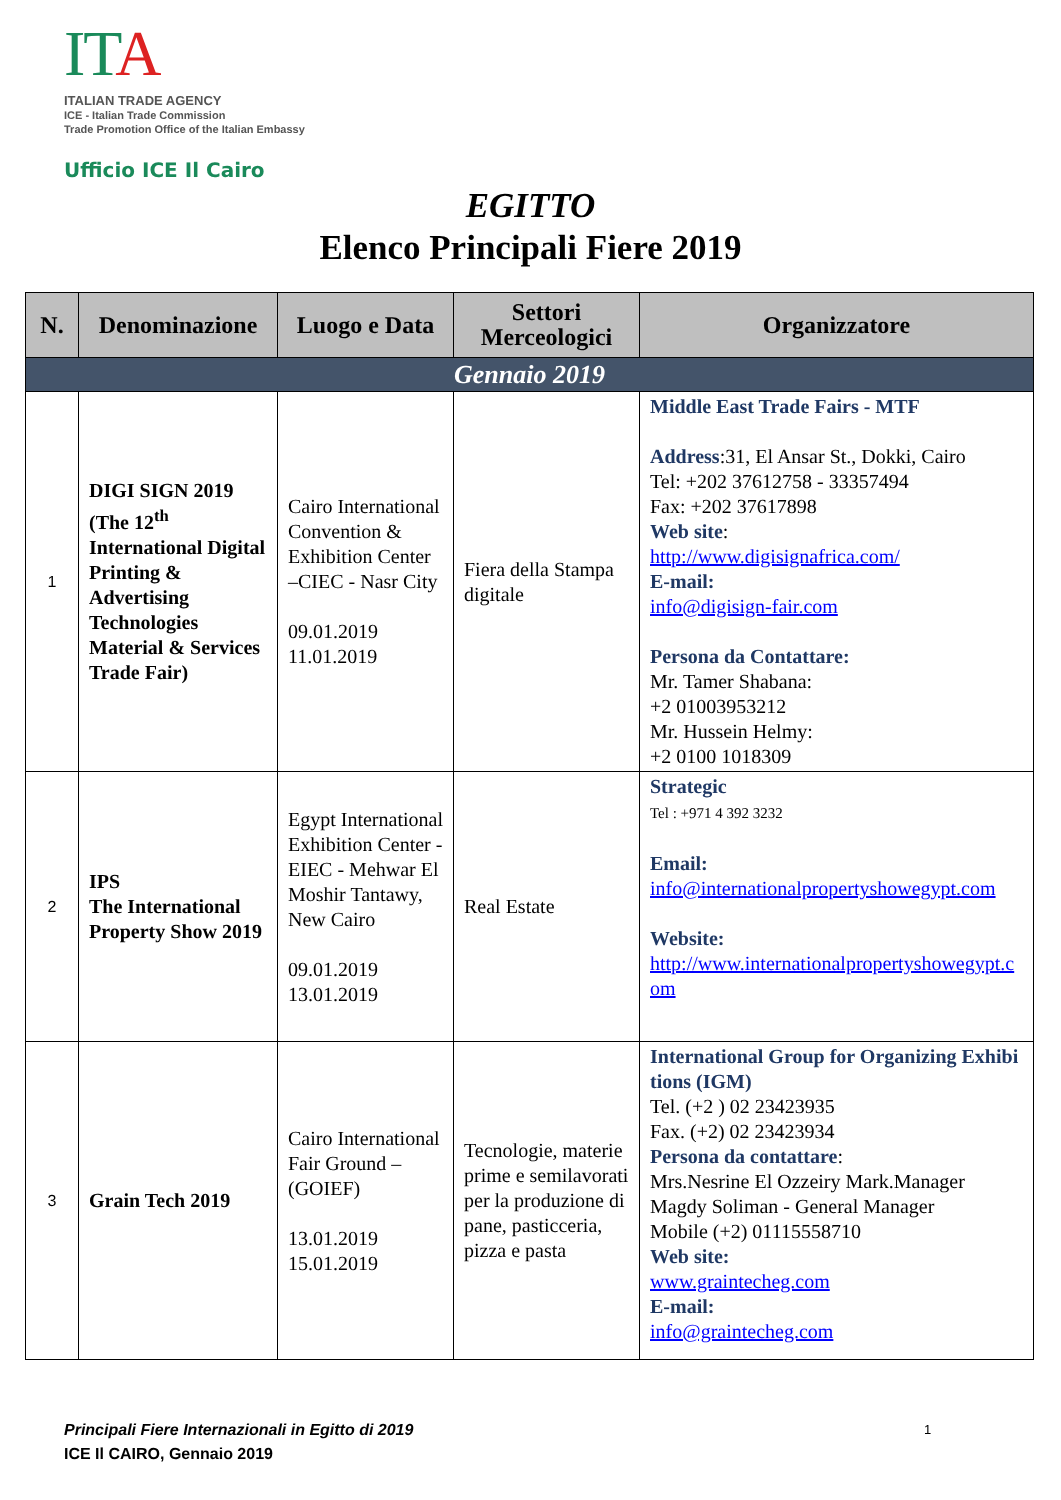IT A
ITALIAN TRADE AGENCY
ICE - Italian Trade Commission
Trade Promotion Office of the Italian Embassy
Ufficio ICE Il Cairo
EGITTO
Elenco Principali Fiere 2019
| N. | Denominazione | Luogo e Data | Settori Merceologici | Organizzatore |
| --- | --- | --- | --- | --- |
| Gennaio 2019 | | | | |
| 1 | DIGI SIGN 2019 (The 12<sup>th</sup> International Digital Printing & Advertising Technologies Material & Services Trade Fair) | Cairo International Convention & Exhibition Center –CIEC - Nasr City 09.01.2019 11.01.2019 | Fiera della Stampa digitale | Middle East Trade Fairs - MTF Address :31, El Ansar St., Dokki, Cairo Tel: +202 37612758 - 33357494 Fax: +202 37617898 Web site : http://www.digisignafrica.com/ E-mail: info@digisign-fair.com Persona da Contattare: Mr. Tamer Shabana: +2 01003953212 Mr. Hussein Helmy: +2 0100 1018309 |
| 2 | IPS The International Property Show 2019 | Egypt International Exhibition Center - EIEC - Mehwar El Moshir Tantawy, New Cairo 09.01.2019 13.01.2019 | Real Estate | Strategic Tel : +971 4 392 3232 Email: info@internationalpropertyshowegypt.com Website: http://www.internationalpropertyshowegypt.com |
| 3 | Grain Tech 2019 | Cairo International Fair Ground – (GOIEF) 13.01.2019 15.01.2019 | Tecnologie, materie prime e semilavorati per la produzione di pane, pasticceria, pizza e pasta | International Group for Organizing Exhibitions (IGM) Tel. (+2 ) 02 23423935 Fax. (+2) 02 23423934 Persona da contattare : Mrs.Nesrine El Ozzeiry Mark.Manager Magdy Soliman - General Manager Mobile (+2) 01115558710 Web site: www.graintecheg.com E-mail: info@graintecheg.com |
Principali Fiere Internazionali in Egitto di 2019
ICE Il CAIRO, Gennaio 2019
1